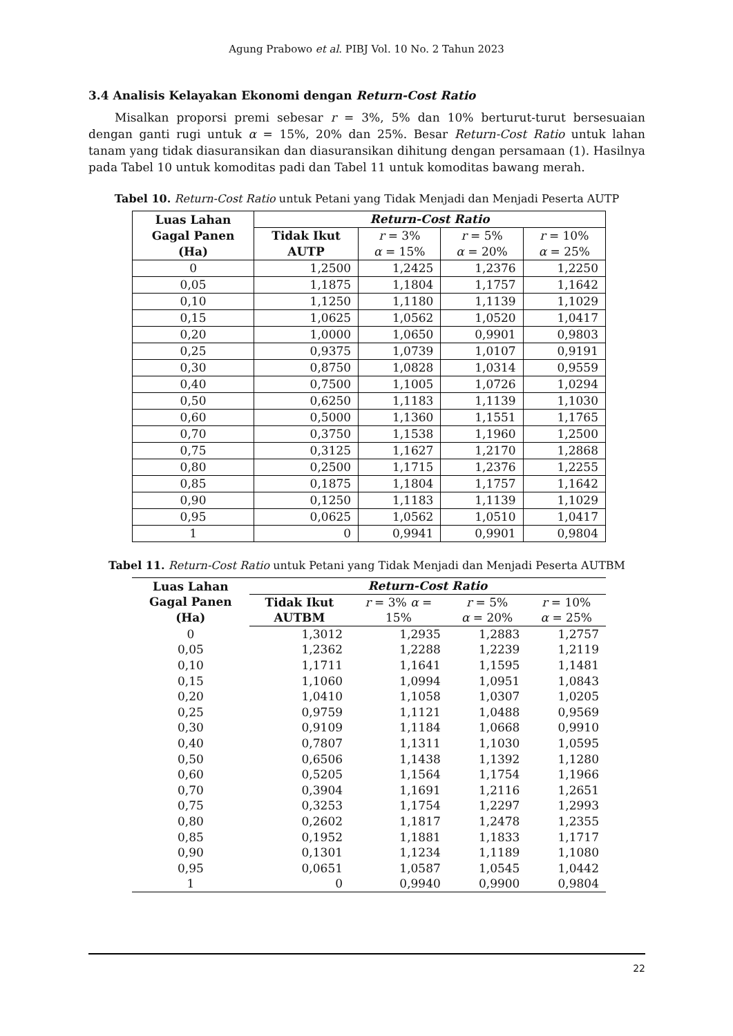Agung Prabowo et al. PIBJ Vol. 10 No. 2 Tahun 2023
3.4 Analisis Kelayakan Ekonomi dengan Return-Cost Ratio
Misalkan proporsi premi sebesar r = 3%, 5% dan 10% berturut-turut bersesuaian dengan ganti rugi untuk α = 15%, 20% dan 25%. Besar Return-Cost Ratio untuk lahan tanam yang tidak diasuransikan dan diasuransikan dihitung dengan persamaan (1). Hasilnya pada Tabel 10 untuk komoditas padi dan Tabel 11 untuk komoditas bawang merah.
Tabel 10. Return-Cost Ratio untuk Petani yang Tidak Menjadi dan Menjadi Peserta AUTP
| Luas Lahan Gagal Panen (Ha) | Return-Cost Ratio | | | |
| --- | --- | --- | --- | --- |
| | Tidak Ikut AUTP | r = 3% α = 15% | r = 5% α = 20% | r = 10% α = 25% |
| 0 | 1,2500 | 1,2425 | 1,2376 | 1,2250 |
| 0,05 | 1,1875 | 1,1804 | 1,1757 | 1,1642 |
| 0,10 | 1,1250 | 1,1180 | 1,1139 | 1,1029 |
| 0,15 | 1,0625 | 1,0562 | 1,0520 | 1,0417 |
| 0,20 | 1,0000 | 1,0650 | 0,9901 | 0,9803 |
| 0,25 | 0,9375 | 1,0739 | 1,0107 | 0,9191 |
| 0,30 | 0,8750 | 1,0828 | 1,0314 | 0,9559 |
| 0,40 | 0,7500 | 1,1005 | 1,0726 | 1,0294 |
| 0,50 | 0,6250 | 1,1183 | 1,1139 | 1,1030 |
| 0,60 | 0,5000 | 1,1360 | 1,1551 | 1,1765 |
| 0,70 | 0,3750 | 1,1538 | 1,1960 | 1,2500 |
| 0,75 | 0,3125 | 1,1627 | 1,2170 | 1,2868 |
| 0,80 | 0,2500 | 1,1715 | 1,2376 | 1,2255 |
| 0,85 | 0,1875 | 1,1804 | 1,1757 | 1,1642 |
| 0,90 | 0,1250 | 1,1183 | 1,1139 | 1,1029 |
| 0,95 | 0,0625 | 1,0562 | 1,0510 | 1,0417 |
| 1 | 0 | 0,9941 | 0,9901 | 0,9804 |
Tabel 11. Return-Cost Ratio untuk Petani yang Tidak Menjadi dan Menjadi Peserta AUTBM
| Luas Lahan Gagal Panen (Ha) | Return-Cost Ratio | | | |
| --- | --- | --- | --- | --- |
| | Tidak Ikut AUTBM | r = 3% α = 15% | r = 5% α = 20% | r = 10% α = 25% |
| 0 | 1,3012 | 1,2935 | 1,2883 | 1,2757 |
| 0,05 | 1,2362 | 1,2288 | 1,2239 | 1,2119 |
| 0,10 | 1,1711 | 1,1641 | 1,1595 | 1,1481 |
| 0,15 | 1,1060 | 1,0994 | 1,0951 | 1,0843 |
| 0,20 | 1,0410 | 1,1058 | 1,0307 | 1,0205 |
| 0,25 | 0,9759 | 1,1121 | 1,0488 | 0,9569 |
| 0,30 | 0,9109 | 1,1184 | 1,0668 | 0,9910 |
| 0,40 | 0,7807 | 1,1311 | 1,1030 | 1,0595 |
| 0,50 | 0,6506 | 1,1438 | 1,1392 | 1,1280 |
| 0,60 | 0,5205 | 1,1564 | 1,1754 | 1,1966 |
| 0,70 | 0,3904 | 1,1691 | 1,2116 | 1,2651 |
| 0,75 | 0,3253 | 1,1754 | 1,2297 | 1,2993 |
| 0,80 | 0,2602 | 1,1817 | 1,2478 | 1,2355 |
| 0,85 | 0,1952 | 1,1881 | 1,1833 | 1,1717 |
| 0,90 | 0,1301 | 1,1234 | 1,1189 | 1,1080 |
| 0,95 | 0,0651 | 1,0587 | 1,0545 | 1,0442 |
| 1 | 0 | 0,9940 | 0,9900 | 0,9804 |
22